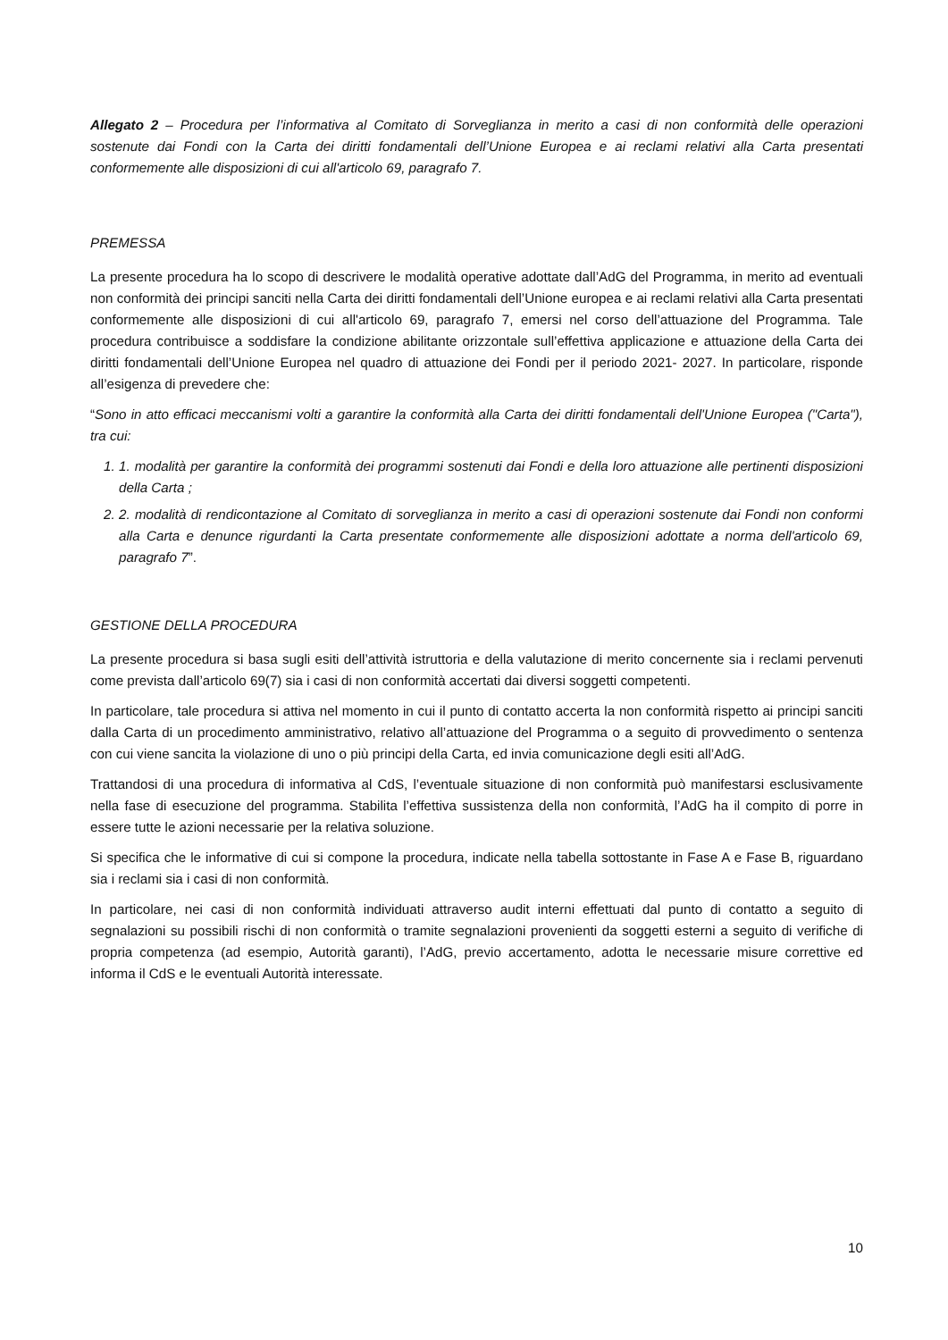Allegato 2 – Procedura per l’informativa al Comitato di Sorveglianza in merito a casi di non conformità delle operazioni sostenute dai Fondi con la Carta dei diritti fondamentali dell’Unione Europea e ai reclami relativi alla Carta presentati conformemente alle disposizioni di cui all'articolo 69, paragrafo 7.
PREMESSA
La presente procedura ha lo scopo di descrivere le modalità operative adottate dall’AdG del Programma, in merito ad eventuali non conformità dei principi sanciti nella Carta dei diritti fondamentali dell’Unione europea e ai reclami relativi alla Carta presentati conformemente alle disposizioni di cui all'articolo 69, paragrafo 7, emersi nel corso dell’attuazione del Programma. Tale procedura contribuisce a soddisfare la condizione abilitante orizzontale sull’effettiva applicazione e attuazione della Carta dei diritti fondamentali dell’Unione Europea nel quadro di attuazione dei Fondi per il periodo 2021- 2027. In particolare, risponde all’esigenza di prevedere che:
“Sono in atto efficaci meccanismi volti a garantire la conformità alla Carta dei diritti fondamentali dell'Unione Europea ("Carta"), tra cui:
1. 1. modalità per garantire la conformità dei programmi sostenuti dai Fondi e della loro attuazione alle pertinenti disposizioni della Carta ;
2. 2. modalità di rendicontazione al Comitato di sorveglianza in merito a casi di operazioni sostenute dai Fondi non conformi alla Carta e denunce rigurdanti la Carta presentate conformemente alle disposizioni adottate a norma dell'articolo 69, paragrafo 7”.
GESTIONE DELLA PROCEDURA
La presente procedura si basa sugli esiti dell’attività istruttoria e della valutazione di merito concernente sia i reclami pervenuti come prevista dall’articolo 69(7) sia i casi di non conformità accertati dai diversi soggetti competenti.
In particolare, tale procedura si attiva nel momento in cui il punto di contatto accerta la non conformità rispetto ai principi sanciti dalla Carta di un procedimento amministrativo, relativo all’attuazione del Programma o a seguito di provvedimento o sentenza con cui viene sancita la violazione di uno o più principi della Carta, ed invia comunicazione degli esiti all’AdG.
Trattandosi di una procedura di informativa al CdS, l’eventuale situazione di non conformità può manifestarsi esclusivamente nella fase di esecuzione del programma. Stabilita l’effettiva sussistenza della non conformità, l’AdG ha il compito di porre in essere tutte le azioni necessarie per la relativa soluzione.
Si specifica che le informative di cui si compone la procedura, indicate nella tabella sottostante in Fase A e Fase B, riguardano sia i reclami sia i casi di non conformità.
In particolare, nei casi di non conformità individuati attraverso audit interni effettuati dal punto di contatto a seguito di segnalazioni su possibili rischi di non conformità o tramite segnalazioni provenienti da soggetti esterni a seguito di verifiche di propria competenza (ad esempio, Autorità garanti), l’AdG, previo accertamento, adotta le necessarie misure correttive ed informa il CdS e le eventuali Autorità interessate.
10